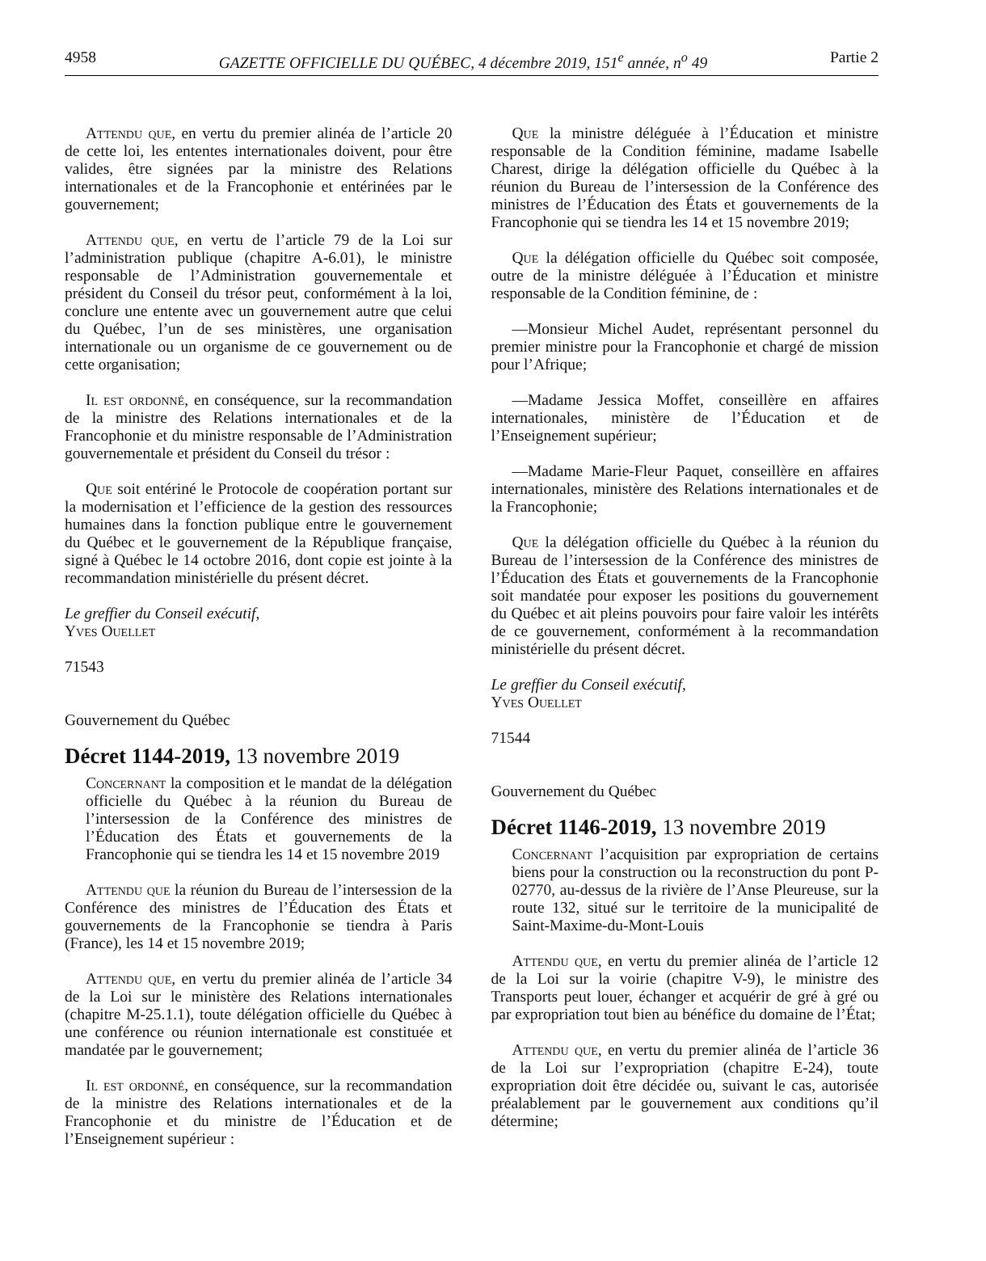4958 GAZETTE OFFICIELLE DU QUÉBEC, 4 décembre 2019, 151<sup>e</sup> année, n<sup>o</sup> 49 Partie 2
Attendu que, en vertu du premier alinéa de l’article 20 de cette loi, les ententes internationales doivent, pour être valides, être signées par la ministre des Relations internationales et de la Francophonie et entérinées par le gouvernement;
Attendu que, en vertu de l’article 79 de la Loi sur l’administration publique (chapitre A-6.01), le ministre responsable de l’Administration gouvernementale et président du Conseil du trésor peut, conformément à la loi, conclure une entente avec un gouvernement autre que celui du Québec, l’un de ses ministères, une organisation internationale ou un organisme de ce gouvernement ou de cette organisation;
Il est ordonné, en conséquence, sur la recommandation de la ministre des Relations internationales et de la Francophonie et du ministre responsable de l’Administration gouvernementale et président du Conseil du trésor :
Que soit entériné le Protocole de coopération portant sur la modernisation et l’efficience de la gestion des ressources humaines dans la fonction publique entre le gouvernement du Québec et le gouvernement de la République française, signé à Québec le 14 octobre 2016, dont copie est jointe à la recommandation ministérielle du présent décret.
Le greffier du Conseil exécutif,
Yves Ouellet
71543
Gouvernement du Québec
Décret 1144-2019, 13 novembre 2019
Concernant la composition et le mandat de la délégation officielle du Québec à la réunion du Bureau de l’intersession de la Conférence des ministres de l’Éducation des États et gouvernements de la Francophonie qui se tiendra les 14 et 15 novembre 2019
Attendu que la réunion du Bureau de l’intersession de la Conférence des ministres de l’Éducation des États et gouvernements de la Francophonie se tiendra à Paris (France), les 14 et 15 novembre 2019;
Attendu que, en vertu du premier alinéa de l’article 34 de la Loi sur le ministère des Relations internationales (chapitre M-25.1.1), toute délégation officielle du Québec à une conférence ou réunion internationale est constituée et mandatée par le gouvernement;
Il est ordonné, en conséquence, sur la recommandation de la ministre des Relations internationales et de la Francophonie et du ministre de l’Éducation et de l’Enseignement supérieur :
Que la ministre déléguée à l’Éducation et ministre responsable de la Condition féminine, madame Isabelle Charest, dirige la délégation officielle du Québec à la réunion du Bureau de l’intersession de la Conférence des ministres de l’Éducation des États et gouvernements de la Francophonie qui se tiendra les 14 et 15 novembre 2019;
Que la délégation officielle du Québec soit composée, outre de la ministre déléguée à l’Éducation et ministre responsable de la Condition féminine, de :
—Monsieur Michel Audet, représentant personnel du premier ministre pour la Francophonie et chargé de mission pour l’Afrique;
—Madame Jessica Moffet, conseillère en affaires internationales, ministère de l’Éducation et de l’Enseignement supérieur;
—Madame Marie-Fleur Paquet, conseillère en affaires internationales, ministère des Relations internationales et de la Francophonie;
Que la délégation officielle du Québec à la réunion du Bureau de l’intersession de la Conférence des ministres de l’Éducation des États et gouvernements de la Francophonie soit mandatée pour exposer les positions du gouvernement du Québec et ait pleins pouvoirs pour faire valoir les intérêts de ce gouvernement, conformément à la recommandation ministérielle du présent décret.
Le greffier du Conseil exécutif,
Yves Ouellet
71544
Gouvernement du Québec
Décret 1146-2019, 13 novembre 2019
Concernant l’acquisition par expropriation de certains biens pour la construction ou la reconstruction du pont P-02770, au-dessus de la rivière de l’Anse Pleureuse, sur la route 132, situé sur le territoire de la municipalité de Saint-Maxime-du-Mont-Louis
Attendu que, en vertu du premier alinéa de l’article 12 de la Loi sur la voirie (chapitre V-9), le ministre des Transports peut louer, échanger et acquérir de gré à gré ou par expropriation tout bien au bénéfice du domaine de l’État;
Attendu que, en vertu du premier alinéa de l’article 36 de la Loi sur l’expropriation (chapitre E-24), toute expropriation doit être décidée ou, suivant le cas, autorisée préalablement par le gouvernement aux conditions qu’il détermine;